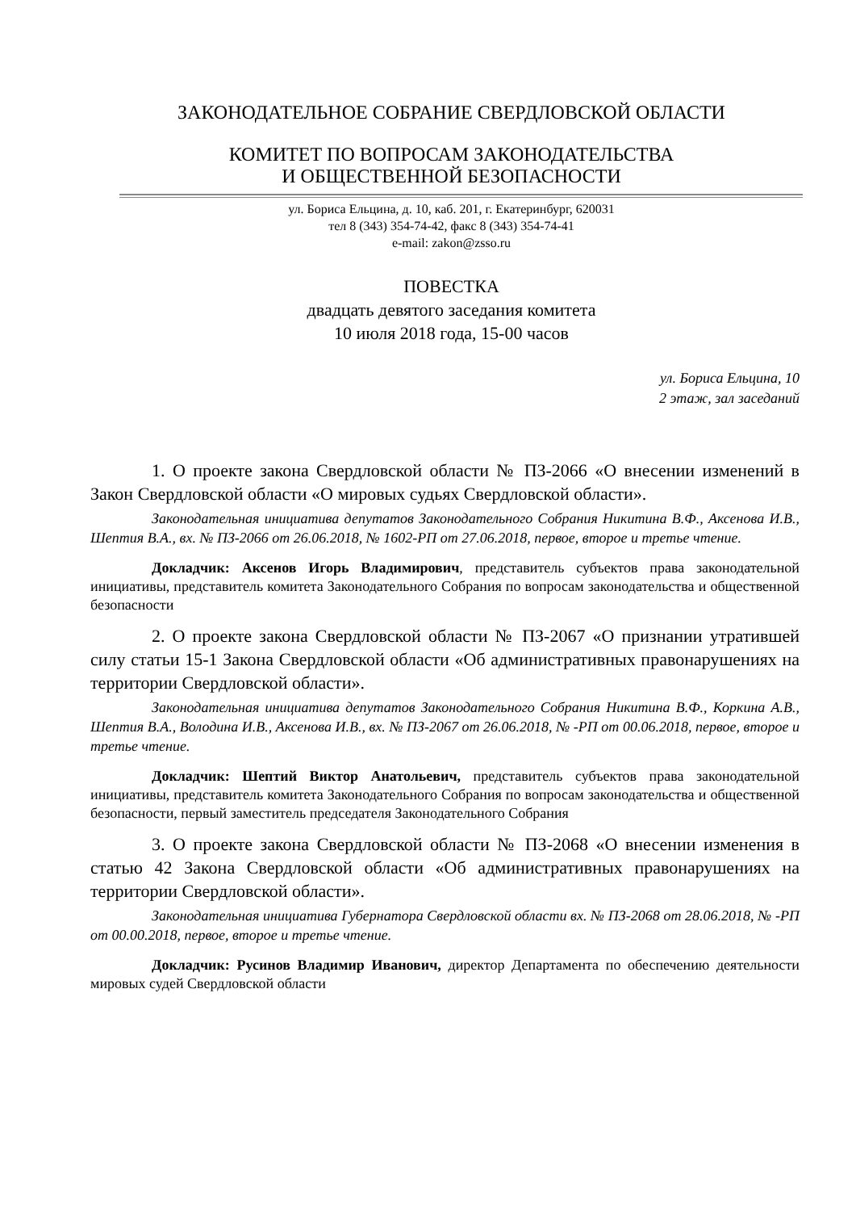ЗАКОНОДАТЕЛЬНОЕ СОБРАНИЕ СВЕРДЛОВСКОЙ ОБЛАСТИ
КОМИТЕТ ПО ВОПРОСАМ ЗАКОНОДАТЕЛЬСТВА
И ОБЩЕСТВЕННОЙ БЕЗОПАСНОСТИ
ул. Бориса Ельцина, д. 10, каб. 201, г. Екатеринбург, 620031
тел 8 (343) 354-74-42, факс 8 (343) 354-74-41
e-mail: zakon@zsso.ru
ПОВЕСТКА
двадцать девятого заседания комитета
10 июля 2018 года, 15-00 часов
ул. Бориса Ельцина, 10
2 этаж, зал заседаний
1. О проекте закона Свердловской области № ПЗ-2066 «О внесении изменений в Закон Свердловской области «О мировых судьях Свердловской области».
Законодательная инициатива депутатов Законодательного Собрания Никитина В.Ф., Аксенова И.В., Шептия В.А., вх. № ПЗ-2066 от 26.06.2018, № 1602-РП от 27.06.2018, первое, второе и третье чтение.
Докладчик: Аксенов Игорь Владимирович, представитель субъектов права законодательной инициативы, представитель комитета Законодательного Собрания по вопросам законодательства и общественной безопасности
2. О проекте закона Свердловской области № ПЗ-2067 «О признании утратившей силу статьи 15-1 Закона Свердловской области «Об административных правонарушениях на территории Свердловской области».
Законодательная инициатива депутатов Законодательного Собрания Никитина В.Ф., Коркина А.В., Шептия В.А., Володина И.В., Аксенова И.В., вх. № ПЗ-2067 от 26.06.2018, № -РП от 00.06.2018, первое, второе и третье чтение.
Докладчик: Шептий Виктор Анатольевич, представитель субъектов права законодательной инициативы, представитель комитета Законодательного Собрания по вопросам законодательства и общественной безопасности, первый заместитель председателя Законодательного Собрания
3. О проекте закона Свердловской области № ПЗ-2068 «О внесении изменения в статью 42 Закона Свердловской области «Об административных правонарушениях на территории Свердловской области».
Законодательная инициатива Губернатора Свердловской области вх. № ПЗ-2068 от 28.06.2018, № -РП от 00.00.2018, первое, второе и третье чтение.
Докладчик: Русинов Владимир Иванович, директор Департамента по обеспечению деятельности мировых судей Свердловской области